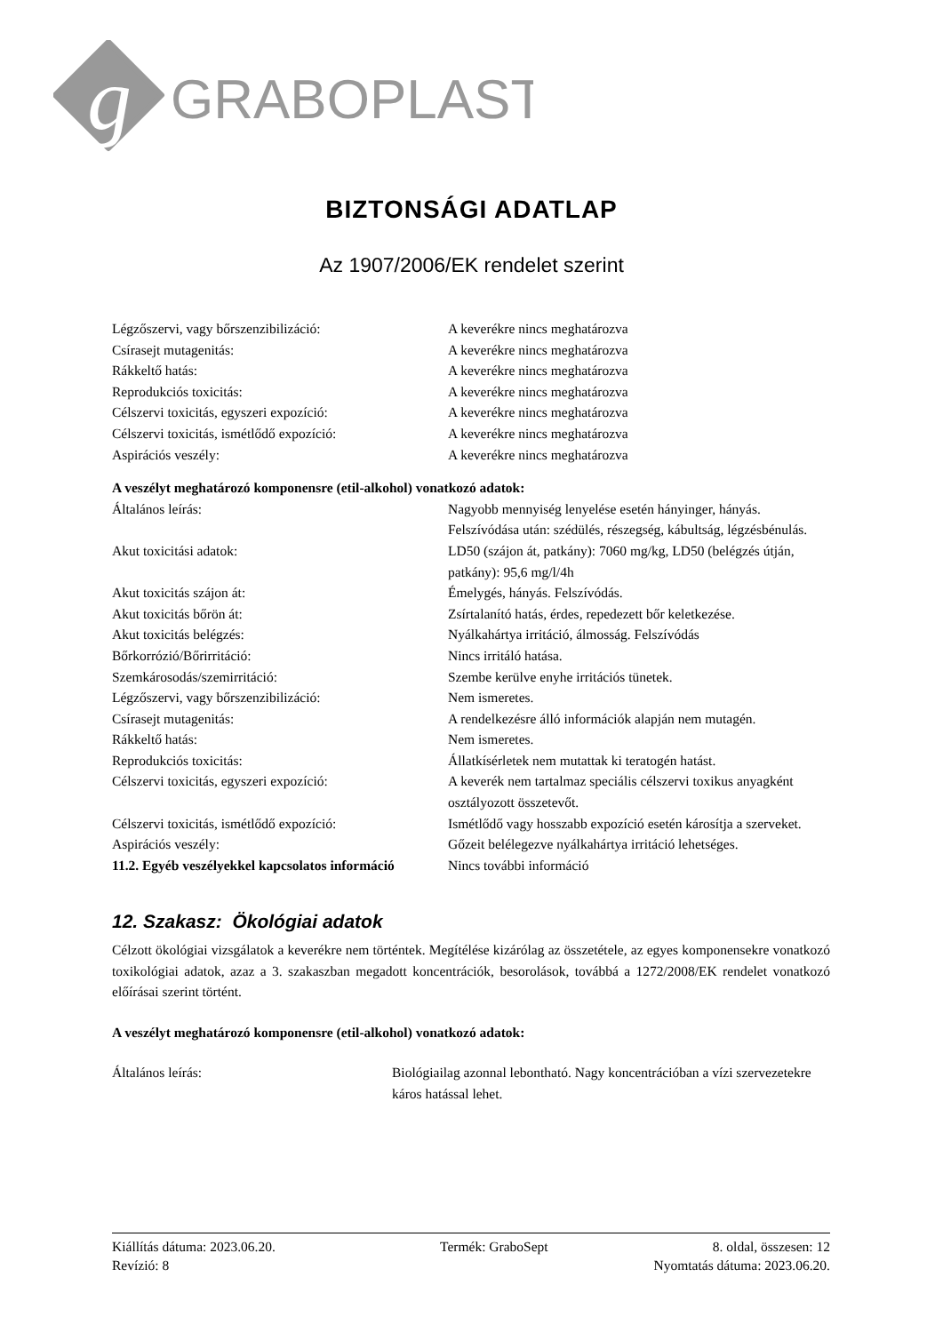g
GRABOPLAST
BIZTONSÁGI ADATLAP
Az 1907/2006/EK rendelet szerint
Légzőszervi, vagy bőrszenzibilizáció: A keverékre nincs meghatározva
Csírasejt mutagenitás: A keverékre nincs meghatározva
Rákkeltő hatás: A keverékre nincs meghatározva
Reprodukciós toxicitás: A keverékre nincs meghatározva
Célszervi toxicitás, egyszeri expozíció: A keverékre nincs meghatározva
Célszervi toxicitás, ismétlődő expozíció:
A keverékre nincs meghatározva
Aspirációs veszély: A keverékre nincs meghatározva
A veszélyt meghatározó komponensre (etil-alkohol) vonatkozó adatok:
Általános leírás: Nagyobb mennyiség lenyelése esetén hányinger, hányás. Felszívódása után: szédülés, részegség, kábultság, légzésbénulás.
Akut toxicitási adatok: LD50 (szájon át, patkány): 7060 mg/kg, LD50 (belégzés útján, patkány): 95,6 mg/l/4h
Akut toxicitás szájon át: Émelygés, hányás. Felszívódás.
Akut toxicitás bőrön át: Zsírtalanító hatás, érdes, repedezett bőr keletkezése.
Akut toxicitás belégzés: Nyálkahártya irritáció, álmosság. Felszívódás
Bőrkorrózió/Bőrirritáció: Nincs irritáló hatása.
Szemkárosodás/szemirritáció: Szembe kerülve enyhe irritációs tünetek.
Légzőszervi, vagy bőrszenzibilizáció: Nem ismeretes.
Csírasejt mutagenitás: A rendelkezésre álló információk alapján nem mutagén.
Rákkeltő hatás: Nem ismeretes.
Reprodukciós toxicitás: Állatkísérletek nem mutattak ki teratogén hatást.
Célszervi toxicitás, egyszeri expozíció: A keverék nem tartalmaz speciális célszervi toxikus anyagként osztályozott összetevőt.
Célszervi toxicitás, ismétlődő expozíció:
Ismétlődő vagy hosszabb expozíció esetén károsítja a szerveket.
Aspirációs veszély: Gőzeit belélegezve nyálkahártya irritáció lehetséges.
11.2. Egyéb veszélyekkel kapcsolatos információ
Nincs további információ
12. Szakasz: Ökológiai adatok
Célzott ökológiai vizsgálatok a keverékre nem történtek. Megítélése kizárólag az összetétele, az egyes komponensekre vonatkozó toxikológiai adatok, azaz a 3. szakaszban megadott koncentrációk, besorolások, továbbá a 1272/2008/EK rendelet vonatkozó előírásai szerint történt.
A veszélyt meghatározó komponensre (etil-alkohol) vonatkozó adatok:
Általános leírás: Biológiailag azonnal lebontható. Nagy koncentrációban a vízi szervezetekre káros hatással lehet.
Kiállítás dátuma: 2023.06.20. Termék: GraboSept 8. oldal, összesen: 12
Revízió: 8 Nyomtatás dátuma: 2023.06.20.